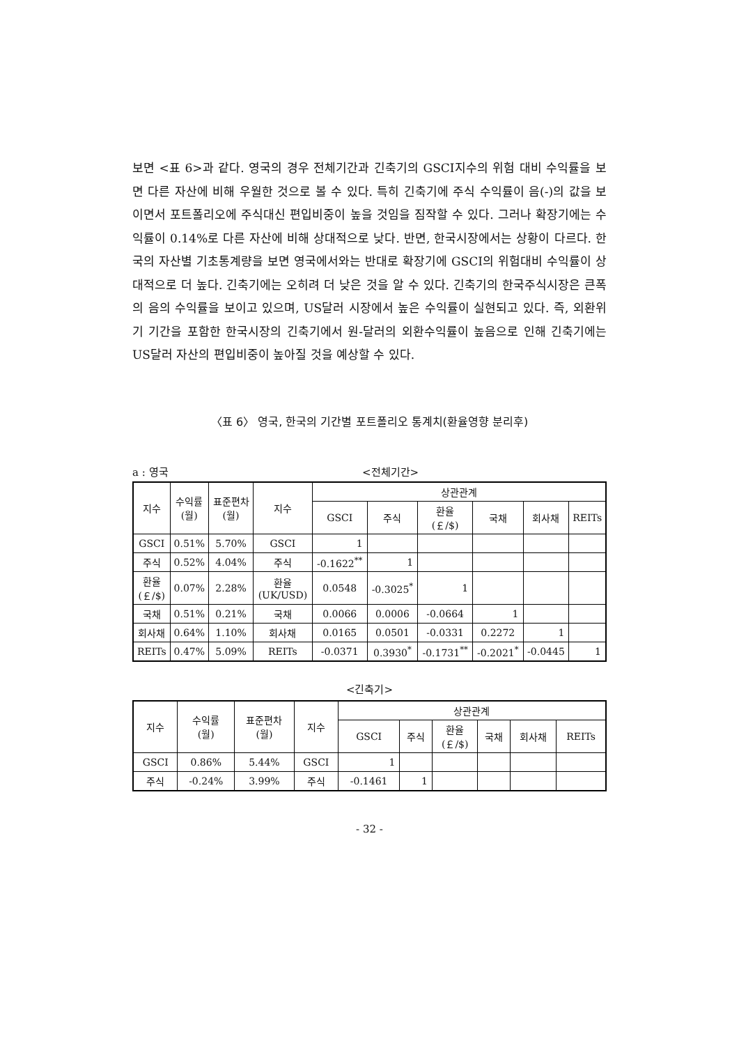보면 <표 6>과 같다. 영국의 경우 전체기간과 긴축기의 GSCI지수의 위험 대비 수익률을 보면 다른 자산에 비해 우월한 것으로 볼 수 있다. 특히 긴축기에 주식 수익률이 음(-)의 값을 보이면서 포트폴리오에 주식대신 편입비중이 높을 것임을 짐작할 수 있다. 그러나 확장기에는 수익률이 0.14%로 다른 자산에 비해 상대적으로 낮다. 반면, 한국시장에서는 상황이 다르다. 한국의 자산별 기초통계량을 보면 영국에서와는 반대로 확장기에 GSCI의 위험대비 수익률이 상대적으로 더 높다. 긴축기에는 오히려 더 낮은 것을 알 수 있다. 긴축기의 한국주식시장은 큰폭의 음의 수익률을 보이고 있으며, US달러 시장에서 높은 수익률이 실현되고 있다. 즉, 외환위기 기간을 포함한 한국시장의 긴축기에서 원-달러의 외환수익률이 높음으로 인해 긴축기에는 US달러 자산의 편입비중이 높아질 것을 예상할 수 있다.
〈표 6〉 영국, 한국의 기간별 포트폴리오 통계치(환율영향 분리후)
a : 영국 <전체기간>
| 지수 | 수익률 (월) | 표준편차 (월) | 지수 | 상관관계 | | | | | |
| --- | --- | --- | --- | --- | --- | --- | --- | --- | --- |
| | | | | GSCI | 주식 | 환율 (￡/$) | 국채 | 회사채 | REITs |
| GSCI | 0.51% | 5.70% | GSCI | 1 | | | | | |
| 주식 | 0.52% | 4.04% | 주식 | -0.1622<sup>**</sup> | 1 | | | | |
| 환율 (￡/$) | 0.07% | 2.28% | 환율 (UK/USD) | 0.0548 | -0.3025<sup>*</sup> | 1 | | | |
| 국채 | 0.51% | 0.21% | 국채 | 0.0066 | 0.0006 | -0.0664 | 1 | | |
| 회사채 | 0.64% | 1.10% | 회사채 | 0.0165 | 0.0501 | -0.0331 | 0.2272 | 1 | |
| REITs | 0.47% | 5.09% | REITs | -0.0371 | 0.3930<sup>*</sup> | -0.1731<sup>**</sup> | -0.2021<sup>*</sup> | -0.0445 | 1 |
<긴축기>
| 지수 | 수익률 (월) | 표준편차 (월) | 지수 | 상관관계 | | | | | |
| --- | --- | --- | --- | --- | --- | --- | --- | --- | --- |
| | | | | GSCI | 주식 | 환율 (￡/$) | 국채 | 회사채 | REITs |
| GSCI | 0.86% | 5.44% | GSCI | 1 | | | | | |
| 주식 | -0.24% | 3.99% | 주식 | -0.1461 | 1 | | | | |
- 32 -